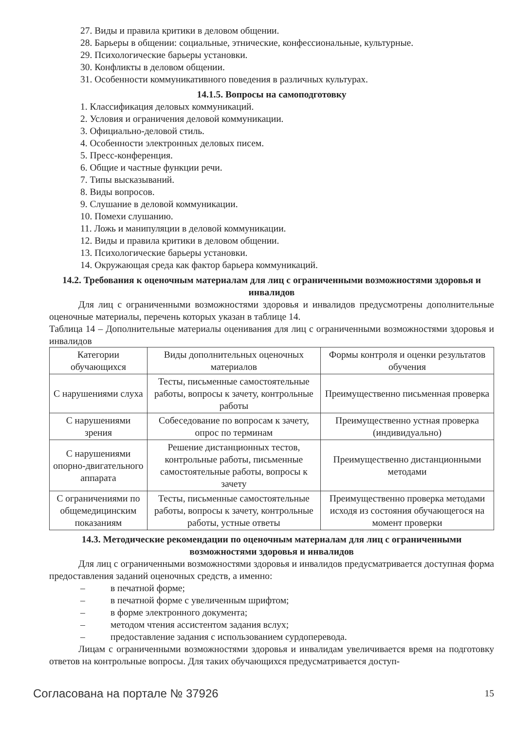27. Виды и правила критики в деловом общении.
28. Барьеры в общении: социальные, этнические, конфессиональные, культурные.
29. Психологические барьеры установки.
30. Конфликты в деловом общении.
31. Особенности коммуникативного поведения в различных культурах.
14.1.5. Вопросы на самоподготовку
1. Классификация деловых коммуникаций.
2. Условия и ограничения деловой коммуникации.
3. Официально-деловой стиль.
4. Особенности электронных деловых писем.
5. Пресс-конференция.
6. Общие и частные функции речи.
7. Типы высказываний.
8. Виды вопросов.
9. Слушание в деловой коммуникации.
10. Помехи слушанию.
11. Ложь и манипуляции в деловой коммуникации.
12. Виды и правила критики в деловом общении.
13. Психологические барьеры установки.
14. Окружающая среда как фактор барьера коммуникаций.
14.2. Требования к оценочным материалам для лиц с ограниченными возможностями здоровья и инвалидов
Для лиц с ограниченными возможностями здоровья и инвалидов предусмотрены дополнительные оценочные материалы, перечень которых указан в таблице 14.
Таблица 14 – Дополнительные материалы оценивания для лиц с ограниченными возможностями здоровья и инвалидов
| Категории обучающихся | Виды дополнительных оценочных материалов | Формы контроля и оценки результатов обучения |
| --- | --- | --- |
| С нарушениями слуха | Тесты, письменные самостоятельные работы, вопросы к зачету, контрольные работы | Преимущественно письменная проверка |
| С нарушениями зрения | Собеседование по вопросам к зачету, опрос по терминам | Преимущественно устная проверка (индивидуально) |
| С нарушениями опорно-двигательного аппарата | Решение дистанционных тестов, контрольные работы, письменные самостоятельные работы, вопросы к зачету | Преимущественно дистанционными методами |
| С ограничениями по общемедицинским показаниям | Тесты, письменные самостоятельные работы, вопросы к зачету, контрольные работы, устные ответы | Преимущественно проверка методами исходя из состояния обучающегося на момент проверки |
14.3. Методические рекомендации по оценочным материалам для лиц с ограниченными возможностями здоровья и инвалидов
Для лиц с ограниченными возможностями здоровья и инвалидов предусматривается доступная форма предоставления заданий оценочных средств, а именно:
– в печатной форме;
– в печатной форме с увеличенным шрифтом;
– в форме электронного документа;
– методом чтения ассистентом задания вслух;
– предоставление задания с использованием сурдоперевода.
Лицам с ограниченными возможностями здоровья и инвалидам увеличивается время на подготовку ответов на контрольные вопросы. Для таких обучающихся предусматривается доступ-
Согласована на портале № 37926 15